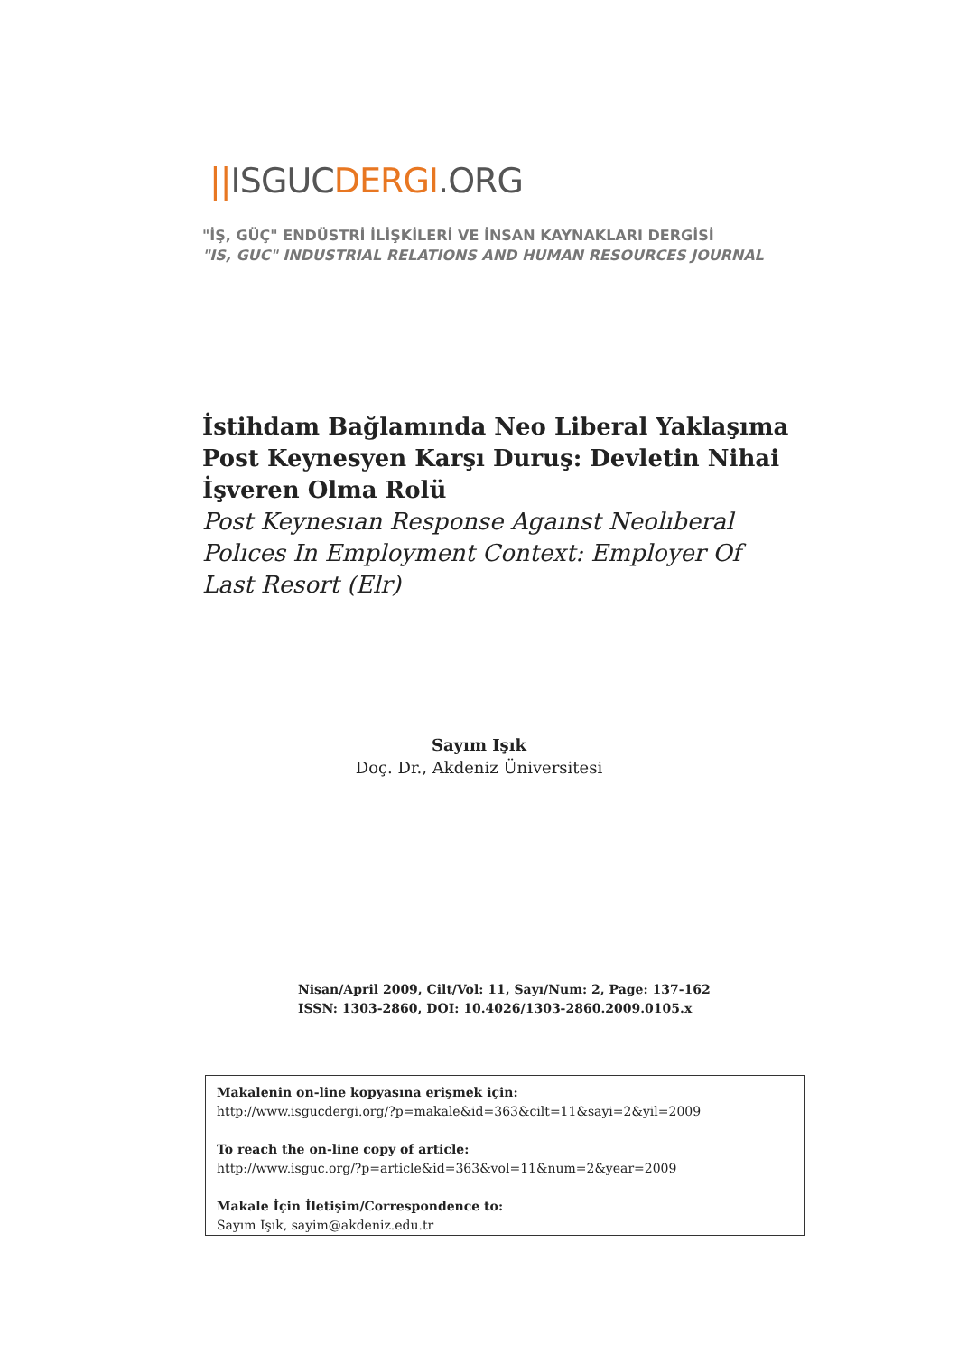||ISGUC DERGI.ORG
"İŞ, GÜÇ" ENDÜSTRİ İLİŞKİLERİ VE İNSAN KAYNAKLARI DERGİSİ
"IS, GUC" INDUSTRIAL RELATIONS AND HUMAN RESOURCES JOURNAL
İstihdam Bağlamında Neo Liberal Yaklaşıma Post Keynesyen Karşı Duruş: Devletin Nihai İşveren Olma Rolü
Post Keynesıan Response Agaınst Neolıberal Polıces In Employment Context: Employer Of Last Resort (Elr)
Sayım Işık
Doç. Dr., Akdeniz Üniversitesi
Nisan/April 2009, Cilt/Vol: 11, Sayı/Num: 2, Page: 137-162
ISSN: 1303-2860, DOI: 10.4026/1303-2860.2009.0105.x
Makalenin on-line kopyasına erişmek için:
http://www.isgucdergi.org/?p=makale&id=363&cilt=11&sayi=2&yil=2009
To reach the on-line copy of article:
http://www.isguc.org/?p=article&id=363&vol=11&num=2&year=2009
Makale İçin İletişim/Correspondence to:
Sayım Işık, sayim@akdeniz.edu.tr